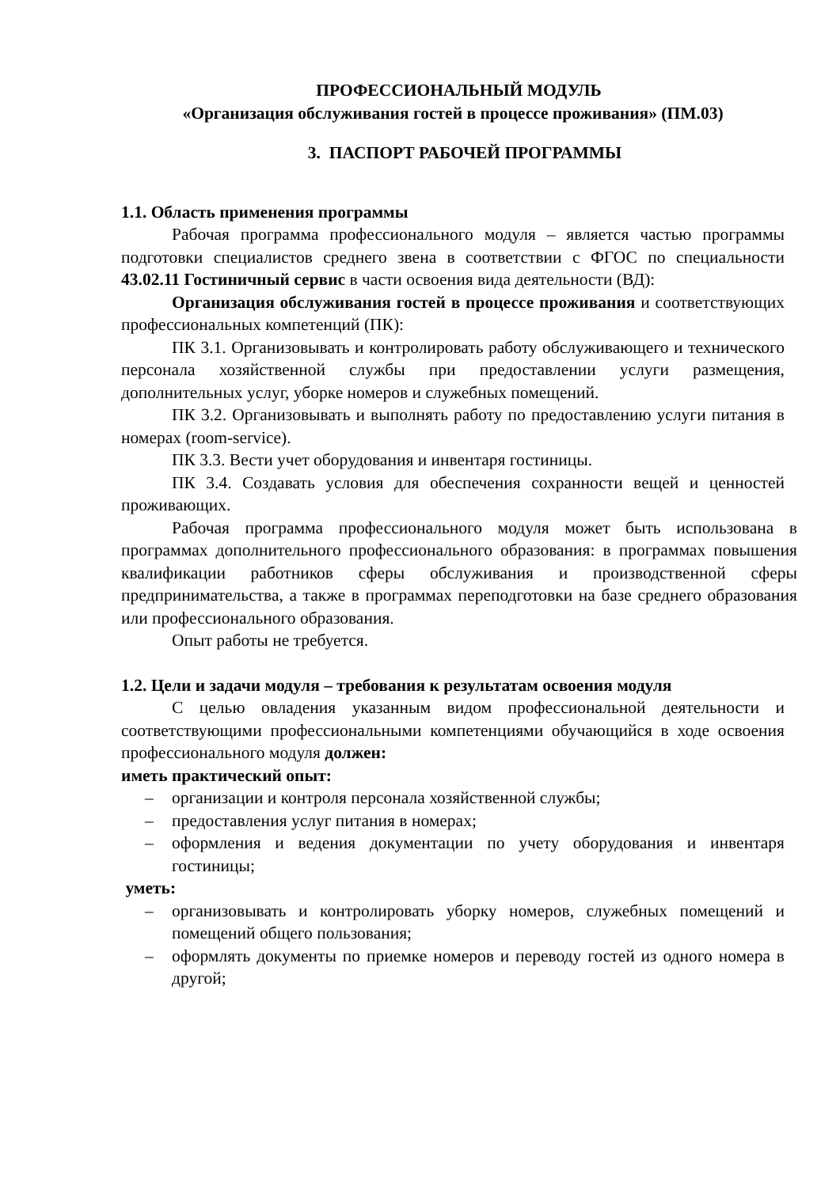ПРОФЕССИОНАЛЬНЫЙ МОДУЛЬ
«Организация обслуживания гостей в процессе проживания» (ПМ.03)
3. ПАСПОРТ РАБОЧЕЙ ПРОГРАММЫ
1.1. Область применения программы
Рабочая программа профессионального модуля – является частью программы подготовки специалистов среднего звена в соответствии с ФГОС по специальности 43.02.11 Гостиничный сервис в части освоения вида деятельности (ВД):
Организация обслуживания гостей в процессе проживания и соответствующих профессиональных компетенций (ПК):
ПК 3.1. Организовывать и контролировать работу обслуживающего и технического персонала хозяйственной службы при предоставлении услуги размещения, дополнительных услуг, уборке номеров и служебных помещений.
ПК 3.2. Организовывать и выполнять работу по предоставлению услуги питания в номерах (room-service).
ПК 3.3. Вести учет оборудования и инвентаря гостиницы.
ПК 3.4. Создавать условия для обеспечения сохранности вещей и ценностей проживающих.
Рабочая программа профессионального модуля может быть использована в программах дополнительного профессионального образования: в программах повышения квалификации работников сферы обслуживания и производственной сферы предпринимательства, а также в программах переподготовки на базе среднего образования или профессионального образования.
Опыт работы не требуется.
1.2. Цели и задачи модуля – требования к результатам освоения модуля
С целью овладения указанным видом профессиональной деятельности и соответствующими профессиональными компетенциями обучающийся в ходе освоения профессионального модуля должен:
иметь практический опыт:
– организации и контроля персонала хозяйственной службы;
– предоставления услуг питания в номерах;
– оформления и ведения документации по учету оборудования и инвентаря гостиницы;
уметь:
– организовывать и контролировать уборку номеров, служебных помещений и помещений общего пользования;
– оформлять документы по приемке номеров и переводу гостей из одного номера в другой;